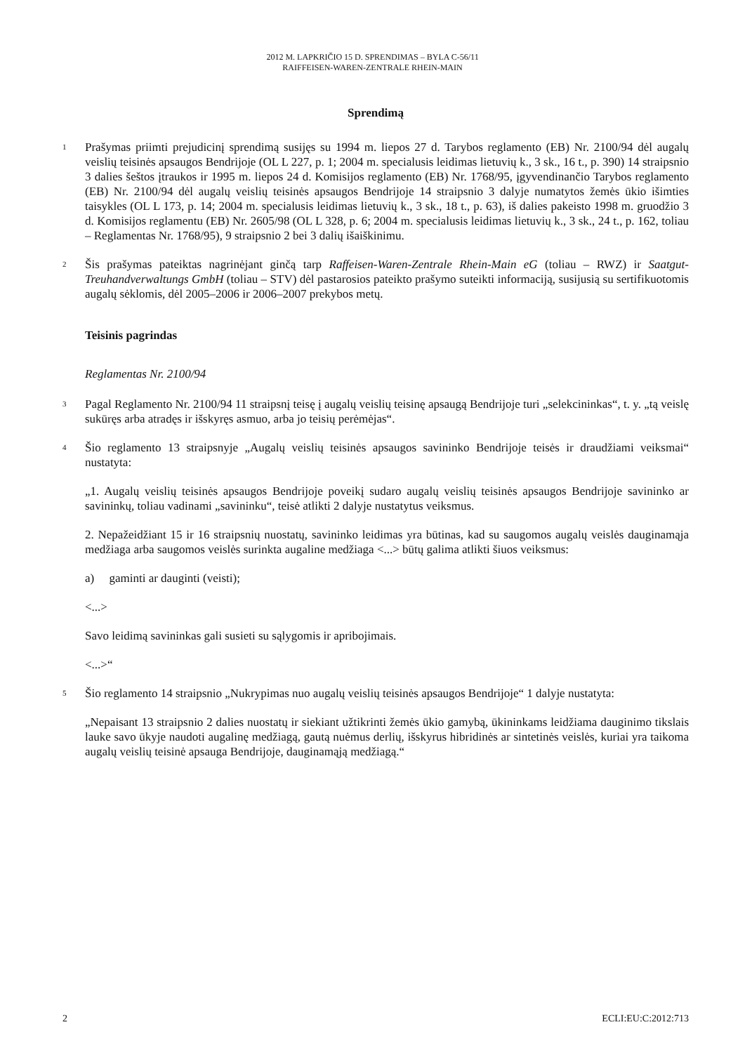2012 M. LAPKRIČIO 15 D. SPRENDIMAS – BYLA C-56/11
RAIFFEISEN-WAREN-ZENTRALE RHEIN-MAIN
Sprendimą
1
Prašymas priimti prejudicinį sprendimą susijęs su 1994 m. liepos 27 d. Tarybos reglamento (EB) Nr. 2100/94 dėl augalų veislių teisinės apsaugos Bendrijoje (OL L 227, p. 1; 2004 m. specialusis leidimas lietuvių k., 3 sk., 16 t., p. 390) 14 straipsnio 3 dalies šeštos įtraukos ir 1995 m. liepos 24 d. Komisijos reglamento (EB) Nr. 1768/95, įgyvendinančio Tarybos reglamento (EB) Nr. 2100/94 dėl augalų veislių teisinės apsaugos Bendrijoje 14 straipsnio 3 dalyje numatytos žemės ūkio išimties taisykles (OL L 173, p. 14; 2004 m. specialusis leidimas lietuvių k., 3 sk., 18 t., p. 63), iš dalies pakeisto 1998 m. gruodžio 3 d. Komisijos reglamentu (EB) Nr. 2605/98 (OL L 328, p. 6; 2004 m. specialusis leidimas lietuvių k., 3 sk., 24 t., p. 162, toliau – Reglamentas Nr. 1768/95), 9 straipsnio 2 bei 3 dalių išaiškinimu.
2
Šis prašymas pateiktas nagrinėjant ginčą tarp Raffeisen-Waren-Zentrale Rhein-Main eG (toliau – RWZ) ir Saatgut-Treuhandverwaltungs GmbH (toliau – STV) dėl pastarosios pateikto prašymo suteikti informaciją, susijusią su sertifikuotomis augalų sėklomis, dėl 2005–2006 ir 2006–2007 prekybos metų.
Teisinis pagrindas
Reglamentas Nr. 2100/94
3
Pagal Reglamento Nr. 2100/94 11 straipsnį teisę į augalų veislių teisinę apsaugą Bendrijoje turi „selekcininkas“, t. y. „tą veislę sukūręs arba atradęs ir išskyręs asmuo, arba jo teisių perėmėjas“.
4
Šio reglamento 13 straipsnyje „Augalų veislių teisinės apsaugos savininko Bendrijoje teisės ir draudžiami veiksmai“ nustatyta:
„1. Augalų veislių teisinės apsaugos Bendrijoje poveikį sudaro augalų veislių teisinės apsaugos Bendrijoje savininko ar savininkų, toliau vadinami „savininku“, teisė atlikti 2 dalyje nustatytus veiksmus.
2. Nepažeidžiant 15 ir 16 straipsnių nuostatų, savininko leidimas yra būtinas, kad su saugomos augalų veislės dauginamąja medžiaga arba saugomos veislės surinkta augaline medžiaga <...> būtų galima atlikti šiuos veiksmus:
a) gaminti ar dauginti (veisti);
<...>
Savo leidimą savininkas gali susieti su sąlygomis ir apribojimais.
<...>“
5
Šio reglamento 14 straipsnio „Nukrypimas nuo augalų veislių teisinės apsaugos Bendrijoje“ 1 dalyje nustatyta:
„Nepaisant 13 straipsnio 2 dalies nuostatų ir siekiant užtikrinti žemės ūkio gamybą, ūkininkams leidžiama dauginimo tikslais lauke savo ūkyje naudoti augalinę medžiagą, gautą nuėmus derlių, išskyrus hibridinės ar sintetinės veislės, kuriai yra taikoma augalų veislių teisinė apsauga Bendrijoje, dauginamąją medžiagą.“
2 ECLI:EU:C:2012:713